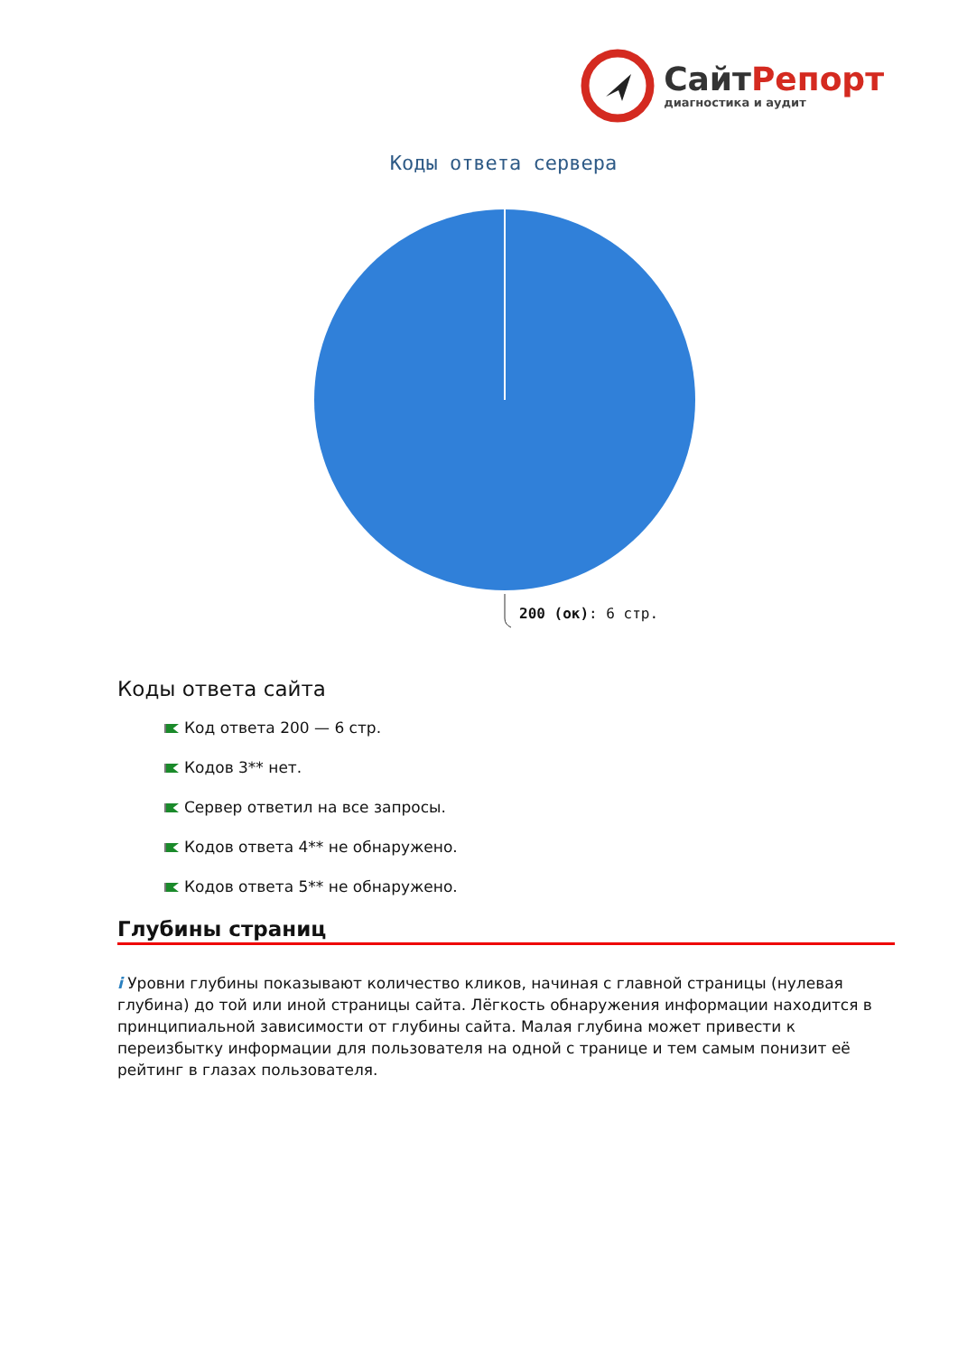Сайт Репорт
диагностика и аудит
Коды ответа сервера
200 (ок): 6 стр.
Коды ответа сайта
Код ответа 200 — 6 стр.
Кодов 3** нет.
Сервер ответил на все запросы.
Кодов ответа 4** не обнаружено.
Кодов ответа 5** не обнаружено.
Глубины страниц
i Уровни глубины показывают количество кликов, начиная с главной страницы (нулевая глубина) до той или иной страницы сайта. Лёгкость обнаружения информации находится в принципиальной зависимости от глубины сайта. Малая глубина может привести к переизбытку информации для пользователя на одной с транице и тем самым понизит её рейтинг в глазах пользователя.